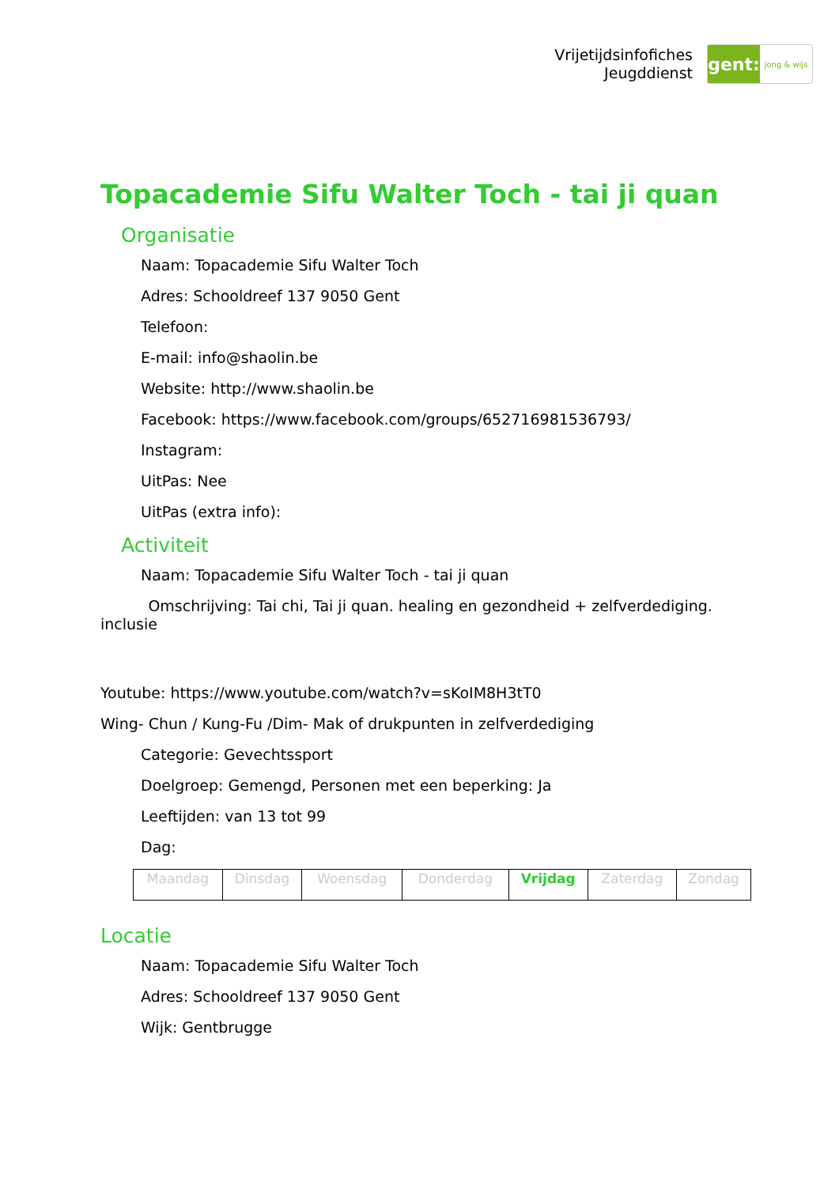Vrijetijdsinfofiches
Jeugddienst
gent:
jong & wijs
Topacademie Sifu Walter Toch - tai ji quan
Organisatie
Naam: Topacademie Sifu Walter Toch
Adres: Schooldreef 137 9050 Gent
Telefoon:
E-mail: info@shaolin.be
Website: http://www.shaolin.be
Facebook: https://www.facebook.com/groups/652716981536793/
Instagram:
UitPas: Nee
UitPas (extra info):
Activiteit
Naam: Topacademie Sifu Walter Toch - tai ji quan
Omschrijving: Tai chi, Tai ji quan. healing en gezondheid + zelfverdediging. inclusie
Youtube: https://www.youtube.com/watch?v=sKoIM8H3tT0
Wing- Chun / Kung-Fu /Dim- Mak of drukpunten in zelfverdediging
Categorie: Gevechtssport
Doelgroep: Gemengd, Personen met een beperking: Ja
Leeftijden: van 13 tot 99
Dag:
| Maandag | Dinsdag | Woensdag | Donderdag | Vrijdag | Zaterdag | Zondag |
Locatie
Naam: Topacademie Sifu Walter Toch
Adres: Schooldreef 137 9050 Gent
Wijk: Gentbrugge